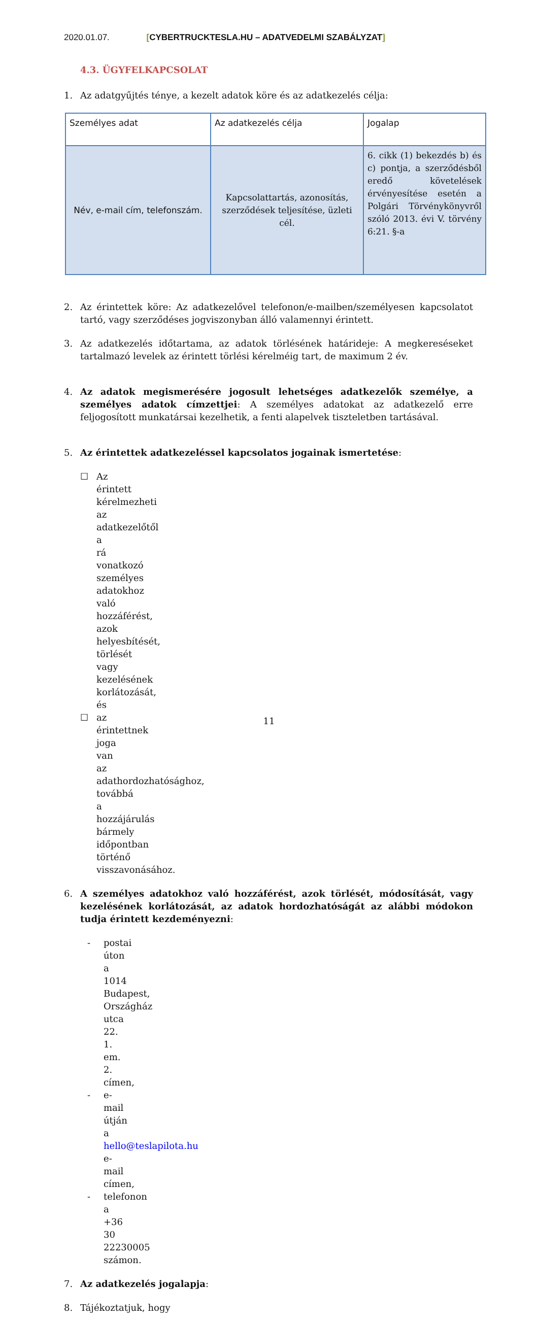2020.01.07. [CYBERTRUCKTESLA.HU – ADATVEDELMI SZABÁLYZAT]
4.3. ÜGYFELKAPCSOLAT
1. Az adatgyűjtés ténye, a kezelt adatok köre és az adatkezelés célja:
| Személyes adat | Az adatkezelés célja | Jogalap |
| Név, e-mail cím, telefonszám. | Kapcsolattartás, azonosítás, szerződések teljesítése, üzleti cél. | 6. cikk (1) bekezdés b) és c) pontja, a szerződésből eredő követelések érvényesítése esetén a Polgári Törvénykönyvről szóló 2013. évi V. törvény 6:21. §-a |
2. Az érintettek köre: Az adatkezelővel telefonon/e-mailben/személyesen kapcsolatot tartó, vagy szerződéses jogviszonyban álló valamennyi érintett.
3. Az adatkezelés időtartama, az adatok törlésének határideje: A megkereséseket tartalmazó levelek az érintett törlési kérelméig tart, de maximum 2 év.
4. Az adatok megismerésére jogosult lehetséges adatkezelők személye, a személyes adatok címzettjei: A személyes adatokat az adatkezelő erre feljogosított munkatársai kezelhetik, a fenti alapelvek tiszteletben tartásával.
5. Az érintettek adatkezeléssel kapcsolatos jogainak ismertetése:
☐ Az érintett kérelmezheti az adatkezelőtől a rá vonatkozó személyes adatokhoz való hozzáférést, azok helyesbítését, törlését vagy kezelésének korlátozását, és
☐ az érintettnek joga van az adathordozhatósághoz, továbbá a hozzájárulás bármely időpontban történő visszavonásához.
6. A személyes adatokhoz való hozzáférést, azok törlését, módosítását, vagy kezelésének korlátozását, az adatok hordozhatóságát az alábbi módokon tudja érintett kezdeményezni:
- postai úton a 1014 Budapest, Országház utca 22. 1. em. 2. címen,
- e-mail útján a hello@teslapilota.hu e-mail címen,
- telefonon a +36 30 22230005 számon.
7. Az adatkezelés jogalapja:
8. Tájékoztatjuk, hogy
11